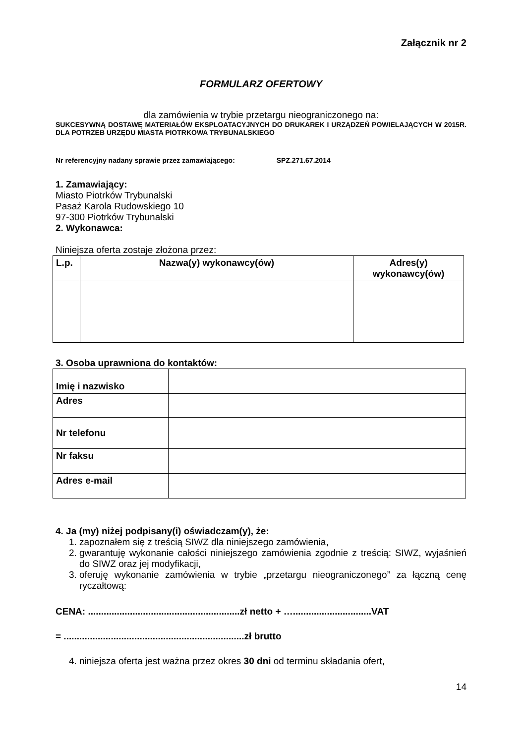Załącznik nr 2
FORMULARZ OFERTOWY
dla zamówienia w trybie przetargu nieograniczonego na:
SUKCESYWNĄ DOSTAWĘ MATERIAŁÓW EKSPLOATACYJNYCH DO DRUKAREK I URZĄDZEŃ POWIELAJĄCYCH W 2015R. DLA POTRZEB URZĘDU MIASTA PIOTRKOWA TRYBUNALSKIEGO
Nr referencyjny nadany sprawie przez zamawiającego: SPZ.271.67.2014
1. Zamawiający:
Miasto Piotrków Trybunalski
Pasaż Karola Rudowskiego 10
97-300 Piotrków Trybunalski
2. Wykonawca:
Niniejsza oferta zostaje złożona przez:
| L.p. | Nazwa(y) wykonawcy(ów) | Adres(y) wykonawcy(ów) |
| --- | --- | --- |
3. Osoba uprawniona do kontaktów:
| Imię i nazwisko | |
| Adres | |
| Nr telefonu | |
| Nr faksu | |
| Adres e-mail | |
4. Ja (my) niżej podpisany(i) oświadczam(y), że:
1. zapoznałem się z treścią SIWZ dla niniejszego zamówienia,
2. gwarantuję wykonanie całości niniejszego zamówienia zgodnie z treścią: SIWZ, wyjaśnień do SIWZ oraz jej modyfikacji,
3. oferuję wykonanie zamówienia w trybie „przetargu nieograniczonego” za łączną cenę ryczałtową:
CENA: ..........................................................zł netto + …..............................VAT
= .....................................................................zł brutto
4. niniejsza oferta jest ważna przez okres 30 dni od terminu składania ofert,
14